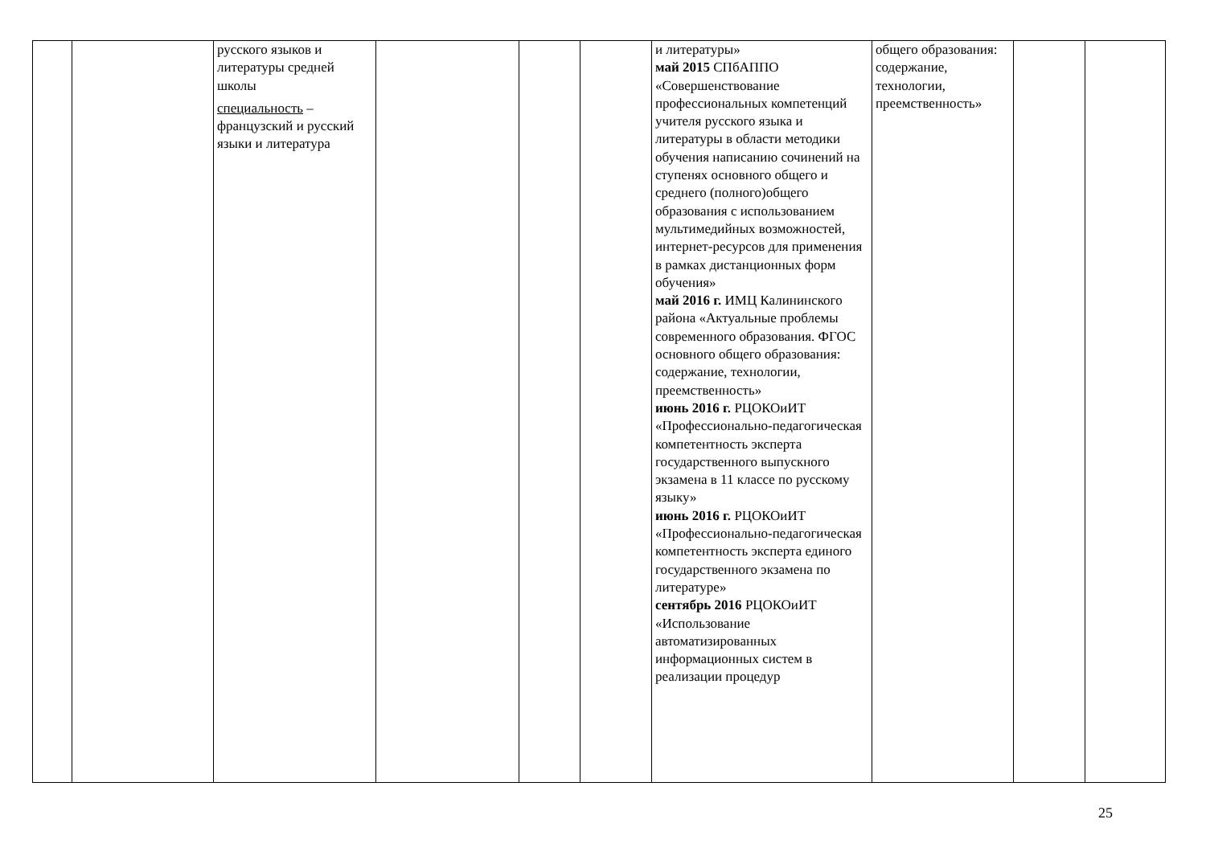| | | русского языков и литературы средней школы специальность – французский и русский языки и литература | | | | и литературы» май 2015 СПбАППО «Совершенствование профессиональных компетенций учителя русского языка и литературы в области методики обучения написанию сочинений на ступенях основного общего и среднего (полного)общего образования с использованием мультимедийных возможностей, интернет-ресурсов для применения в рамках дистанционных форм обучения» май 2016 г. ИМЦ Калининского района «Актуальные проблемы современного образования. ФГОС основного общего образования: содержание, технологии, преемственность» июнь 2016 г. РЦОКОиИТ «Профессионально-педагогическая компетентность эксперта государственного выпускного экзамена в 11 классе по русскому языку» июнь 2016 г. РЦОКОиИТ «Профессионально-педагогическая компетентность эксперта единого государственного экзамена по литературе» сентябрь 2016 РЦОКОиИТ «Использование автоматизированных информационных систем в реализации процедур | общего образования: содержание, технологии, преемственность» | | |
25